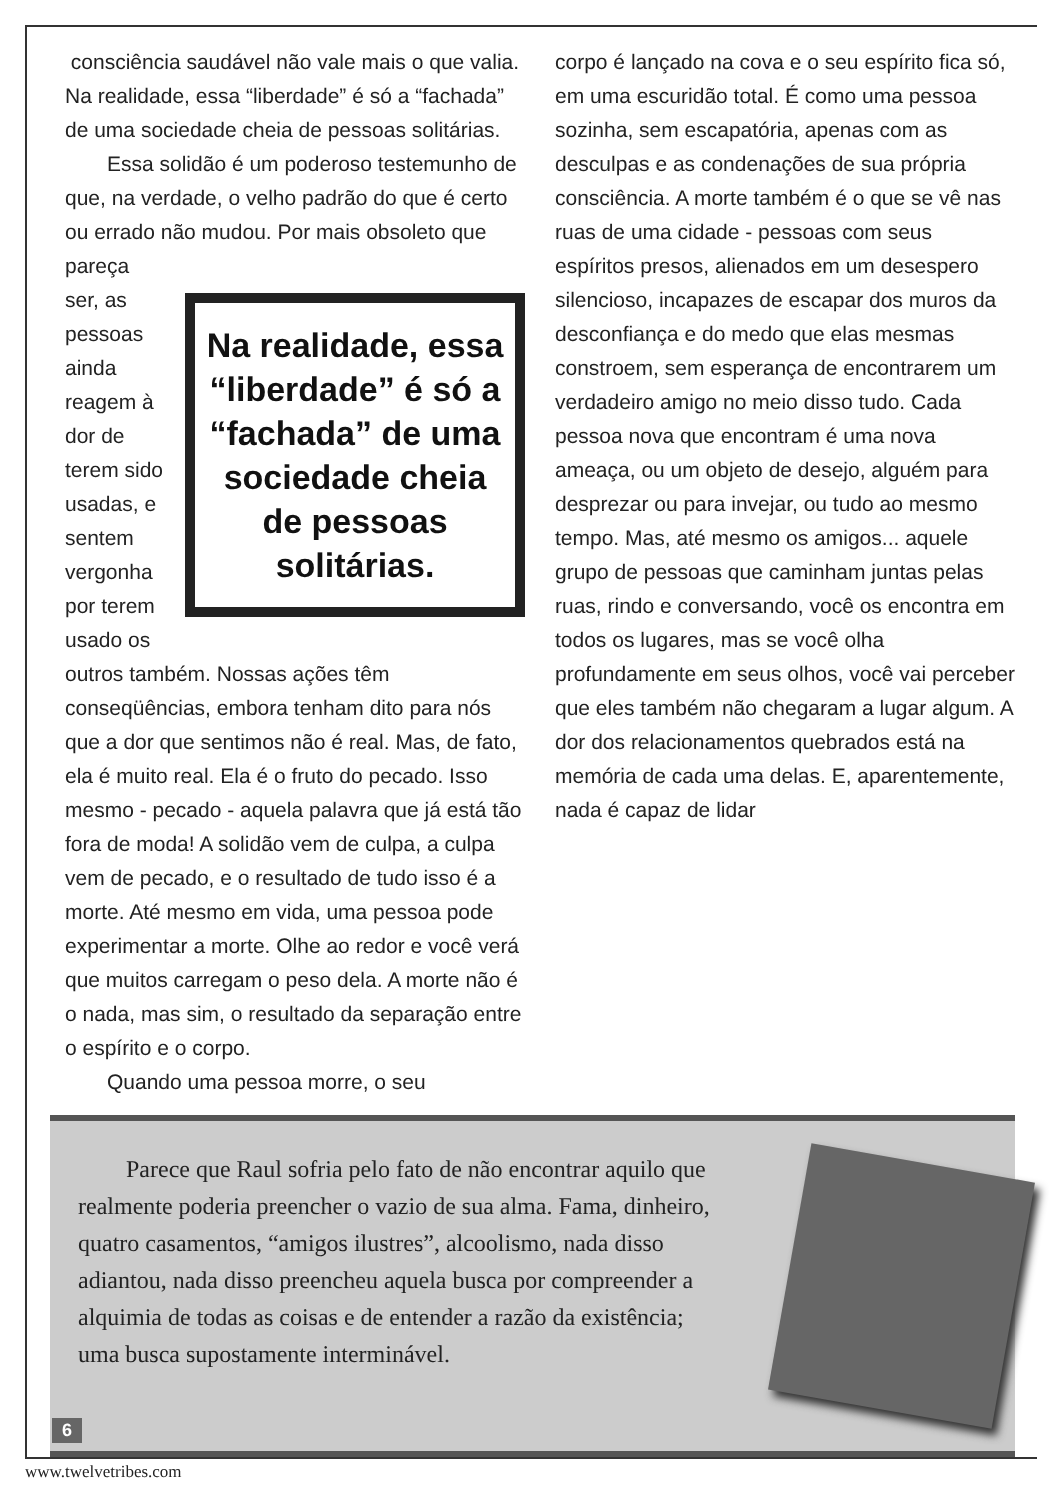consciência saudável não vale mais o que valia. Na realidade, essa “liberdade” é só a “fachada” de uma sociedade cheia de pessoas solitárias.
  Essa solidão é um poderoso testemunho de que, na verdade, o velho padrão do que é certo ou errado não mudou. Por mais obsoleto que pareça
Na realidade, essa “liberdade” é só a “fachada” de uma sociedade cheia de pessoas solitárias.
ser, as pessoas ainda reagem à dor de terem sido usadas, e sentem vergonha por terem usado os outros também. Nossas ações têm conseqüências, embora tenham dito para nós que a dor que sentimos não é real. Mas, de fato, ela é muito real. Ela é o fruto do pecado. Isso mesmo - pecado - aquela palavra que já está tão fora de moda! A solidão vem de culpa, a culpa vem de pecado, e o resultado de tudo isso é a morte. Até mesmo em vida, uma pessoa pode experimentar a morte. Olhe ao redor e você verá que muitos carregam o peso dela. A morte não é o nada, mas sim, o resultado da separação entre o espírito e o corpo.
  Quando uma pessoa morre, o seu
corpo é lançado na cova e o seu espírito fica só, em uma escuridão total. É como uma pessoa sozinha, sem escapatória, apenas com as desculpas e as condenações de sua própria consciência. A morte também é o que se vê nas ruas de uma cidade - pessoas com seus espíritos presos, alienados em um desespero silencioso, incapazes de escapar dos muros da desconfiança e do medo que elas mesmas constroem, sem esperança de encontrarem um verdadeiro amigo no meio disso tudo. Cada pessoa nova que encontram é uma nova ameaça, ou um objeto de desejo, alguém para desprezar ou para invejar, ou tudo ao mesmo tempo. Mas, até mesmo os amigos... aquele grupo de pessoas que caminham juntas pelas ruas, rindo e conversando, você os encontra em todos os lugares, mas se você olha profundamente em seus olhos, você vai perceber que eles também não chegaram a lugar algum. A dor dos relacionamentos quebrados está na memória de cada uma delas. E, aparentemente, nada é capaz de lidar
  Parece que Raul sofria pelo fato de não encontrar aquilo que realmente poderia preencher o vazio de sua alma. Fama, dinheiro, quatro casamentos, “amigos ilustres”, alcoolismo, nada disso adiantou, nada disso preencheu aquela busca por compreender a alquimia de todas as coisas e de entender a razão da existência; uma busca supostamente interminável.
6
www.twelvetribes.com